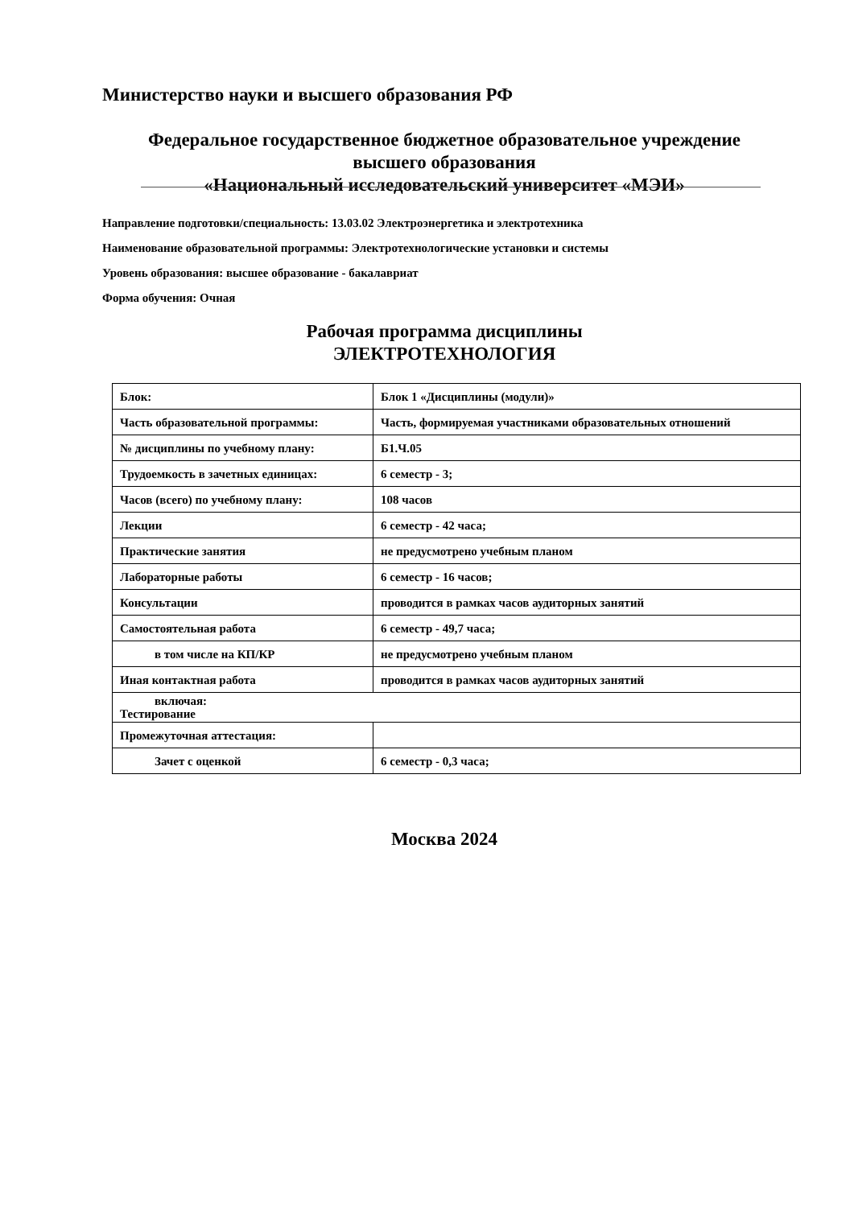Министерство науки и высшего образования РФ
Федеральное государственное бюджетное образовательное учреждение
высшего образования
«Национальный исследовательский университет «МЭИ»
Направление подготовки/специальность: 13.03.02 Электроэнергетика и электротехника
Наименование образовательной программы: Электротехнологические установки и системы
Уровень образования: высшее образование - бакалавриат
Форма обучения: Очная
Рабочая программа дисциплины
ЭЛЕКТРОТЕХНОЛОГИЯ
| Блок: | Блок 1 «Дисциплины (модули)» |
| Часть образовательной программы: | Часть, формируемая участниками образовательных отношений |
| № дисциплины по учебному плану: | Б1.Ч.05 |
| Трудоемкость в зачетных единицах: | 6 семестр - 3; |
| Часов (всего) по учебному плану: | 108 часов |
| Лекции | 6 семестр - 42 часа; |
| Практические занятия | не предусмотрено учебным планом |
| Лабораторные работы | 6 семестр - 16 часов; |
| Консультации | проводится в рамках часов аудиторных занятий |
| Самостоятельная работа | 6 семестр - 49,7 часа; |
| в том числе на КП/КР | не предусмотрено учебным планом |
| Иная контактная работа | проводится в рамках часов аудиторных занятий |
| включая: Тестирование | |
| Промежуточная аттестация: | |
| Зачет с оценкой | 6 семестр - 0,3 часа; |
Москва 2024